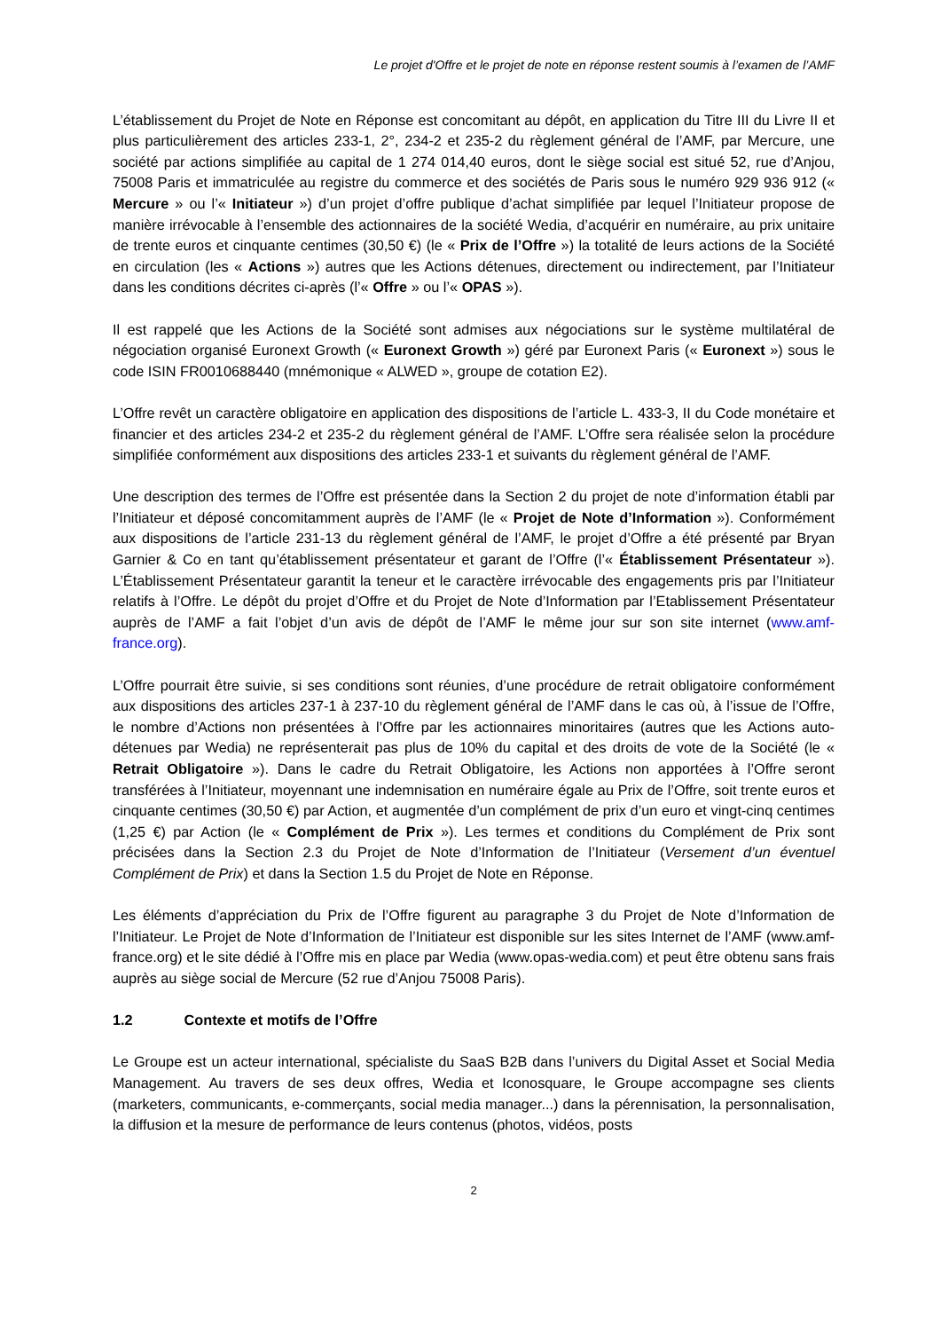Le projet d'Offre et le projet de note en réponse restent soumis à l’examen de l’AMF
L’établissement du Projet de Note en Réponse est concomitant au dépôt, en application du Titre III du Livre II et plus particulièrement des articles 233-1, 2°, 234-2 et 235-2 du règlement général de l’AMF, par Mercure, une société par actions simplifiée au capital de 1 274 014,40 euros, dont le siège social est situé 52, rue d’Anjou, 75008 Paris et immatriculée au registre du commerce et des sociétés de Paris sous le numéro 929 936 912 (« Mercure » ou l’« Initiateur ») d’un projet d’offre publique d’achat simplifiée par lequel l’Initiateur propose de manière irrévocable à l’ensemble des actionnaires de la société Wedia, d’acquérir en numéraire, au prix unitaire de trente euros et cinquante centimes (30,50 €) (le « Prix de l’Offre ») la totalité de leurs actions de la Société en circulation (les « Actions ») autres que les Actions détenues, directement ou indirectement, par l’Initiateur dans les conditions décrites ci-après (l’« Offre » ou l’« OPAS »).
Il est rappelé que les Actions de la Société sont admises aux négociations sur le système multilatéral de négociation organisé Euronext Growth (« Euronext Growth ») géré par Euronext Paris (« Euronext ») sous le code ISIN FR0010688440 (mnémonique « ALWED », groupe de cotation E2).
L’Offre revêt un caractère obligatoire en application des dispositions de l’article L. 433-3, II du Code monétaire et financier et des articles 234-2 et 235-2 du règlement général de l’AMF. L’Offre sera réalisée selon la procédure simplifiée conformément aux dispositions des articles 233-1 et suivants du règlement général de l’AMF.
Une description des termes de l’Offre est présentée dans la Section 2 du projet de note d’information établi par l’Initiateur et déposé concomitamment auprès de l’AMF (le « Projet de Note d’Information »). Conformément aux dispositions de l’article 231-13 du règlement général de l’AMF, le projet d’Offre a été présenté par Bryan Garnier & Co en tant qu’établissement présentateur et garant de l’Offre (l’« Établissement Présentateur »). L’Établissement Présentateur garantit la teneur et le caractère irrévocable des engagements pris par l’Initiateur relatifs à l’Offre. Le dépôt du projet d’Offre et du Projet de Note d’Information par l’Etablissement Présentateur auprès de l’AMF a fait l’objet d’un avis de dépôt de l’AMF le même jour sur son site internet (www.amf-france.org).
L’Offre pourrait être suivie, si ses conditions sont réunies, d’une procédure de retrait obligatoire conformément aux dispositions des articles 237-1 à 237-10 du règlement général de l’AMF dans le cas où, à l’issue de l’Offre, le nombre d’Actions non présentées à l’Offre par les actionnaires minoritaires (autres que les Actions auto-détenues par Wedia) ne représenterait pas plus de 10% du capital et des droits de vote de la Société (le « Retrait Obligatoire »). Dans le cadre du Retrait Obligatoire, les Actions non apportées à l’Offre seront transférées à l’Initiateur, moyennant une indemnisation en numéraire égale au Prix de l’Offre, soit trente euros et cinquante centimes (30,50 €) par Action, et augmentée d’un complément de prix d’un euro et vingt-cinq centimes (1,25 €) par Action (le « Complément de Prix »). Les termes et conditions du Complément de Prix sont précisées dans la Section 2.3 du Projet de Note d’Information de l’Initiateur (Versement d’un éventuel Complément de Prix) et dans la Section 1.5 du Projet de Note en Réponse.
Les éléments d’appréciation du Prix de l’Offre figurent au paragraphe 3 du Projet de Note d’Information de l’Initiateur. Le Projet de Note d’Information de l’Initiateur est disponible sur les sites Internet de l’AMF (www.amf-france.org) et le site dédié à l’Offre mis en place par Wedia (www.opas-wedia.com) et peut être obtenu sans frais auprès au siège social de Mercure (52 rue d’Anjou 75008 Paris).
1.2 Contexte et motifs de l’Offre
Le Groupe est un acteur international, spécialiste du SaaS B2B dans l’univers du Digital Asset et Social Media Management. Au travers de ses deux offres, Wedia et Iconosquare, le Groupe accompagne ses clients (marketers, communicants, e-commerçants, social media manager...) dans la pérennisation, la personnalisation, la diffusion et la mesure de performance de leurs contenus (photos, vidéos, posts
2